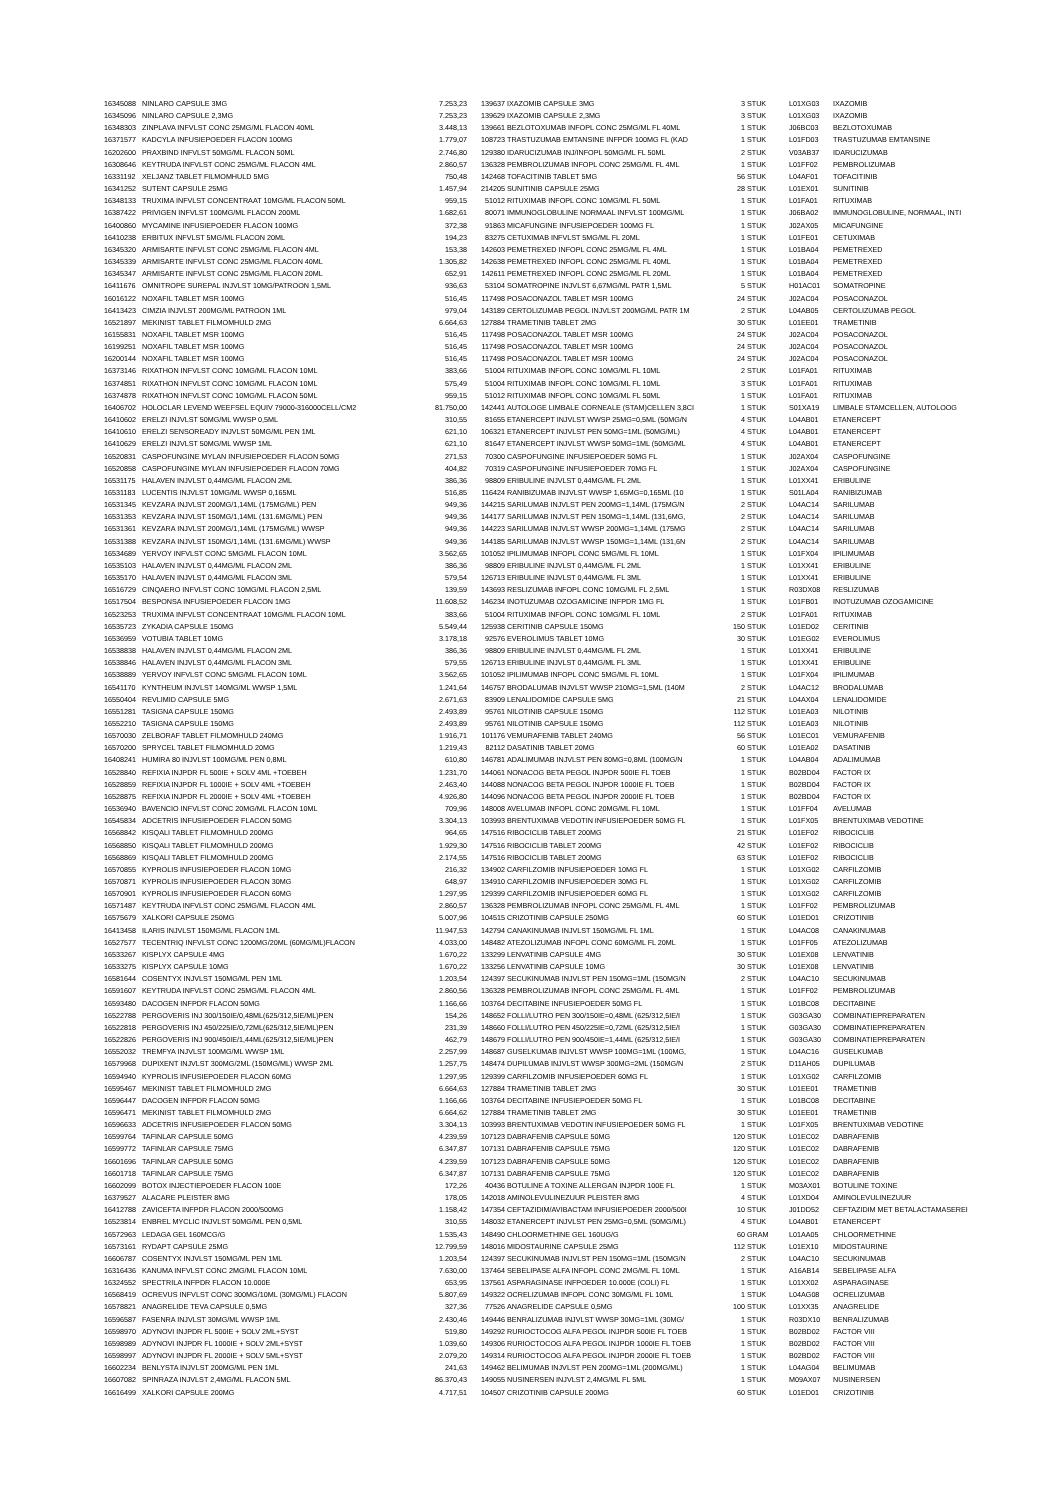| 16345088 | NINLARO CAPSULE 3MG | 7.253,23 | 139637 | IXAZOMIB CAPSULE 3MG | 3 | STUK | L01XG03 | IXAZOMIB |
| 16345096 | NINLARO CAPSULE 2,3MG | 7.253,23 | 139629 | IXAZOMIB CAPSULE 2,3MG | 3 | STUK | L01XG03 | IXAZOMIB |
| 16348303 | ZINPLAVA INFVLST CONC 25MG/ML FLACON 40ML | 3.448,13 | 139661 | BEZLOTOXUMAB INFOPL CONC 25MG/ML FL 40ML | 1 | STUK | J06BC03 | BEZLOTOXUMAB |
| 16371577 | KADCYLA INFUSIEPOEDER FLACON 100MG | 1.779,07 | 108723 | TRASTUZUMAB EMTANSINE INFPDR 100MG FL (KAD | 1 | STUK | L01FD03 | TRASTUZUMAB EMTANSINE |
| 16202600 | PRAXBIND INFVLST 50MG/ML FLACON 50ML | 2.746,80 | 129380 | IDARUCIZUMAB INJ/INFOPL 50MG/ML FL 50ML | 2 | STUK | V03AB37 | IDARUCIZUMAB |
| 16308646 | KEYTRUDA INFVLST CONC 25MG/ML FLACON 4ML | 2.860,57 | 136328 | PEMBROLIZUMAB INFOPL CONC 25MG/ML FL 4ML | 1 | STUK | L01FF02 | PEMBROLIZUMAB |
| 16331192 | XELJANZ TABLET FILMOMHULD 5MG | 750,48 | 142468 | TOFACITINIB TABLET 5MG | 56 | STUK | L04AF01 | TOFACITINIB |
| 16341252 | SUTENT CAPSULE 25MG | 1.457,94 | 214205 | SUNITINIB CAPSULE 25MG | 28 | STUK | L01EX01 | SUNITINIB |
| 16348133 | TRUXIMA INFVLST CONCENTRAAT 10MG/ML FLACON 50ML | 959,15 | 51012 | RITUXIMAB INFOPL CONC 10MG/ML FL 50ML | 1 | STUK | L01FA01 | RITUXIMAB |
| 16387422 | PRIVIGEN INFVLST 100MG/ML FLACON 200ML | 1.682,61 | 80071 | IMMUNOGLOBULINE NORMAAL INFVLST 100MG/ML | 1 | STUK | J06BA02 | IMMUNOGLOBULINE, NORMAAL, INTI |
| 16400860 | MYCAMINE INFUSIEPOEDER FLACON 100MG | 372,38 | 91863 | MICAFUNGINE INFUSIEPOEDER 100MG FL | 1 | STUK | J02AX05 | MICAFUNGINE |
| 16410238 | ERBITUX INFVLST 5MG/ML FLACON 20ML | 194,23 | 83275 | CETUXIMAB INFVLST 5MG/ML FL 20ML | 1 | STUK | L01FE01 | CETUXIMAB |
| 16345320 | ARMISARTE INFVLST CONC 25MG/ML FLACON 4ML | 153,38 | 142603 | PEMETREXED INFOPL CONC 25MG/ML FL 4ML | 1 | STUK | L01BA04 | PEMETREXED |
| 16345339 | ARMISARTE INFVLST CONC 25MG/ML FLACON 40ML | 1.305,82 | 142638 | PEMETREXED INFOPL CONC 25MG/ML FL 40ML | 1 | STUK | L01BA04 | PEMETREXED |
| 16345347 | ARMISARTE INFVLST CONC 25MG/ML FLACON 20ML | 652,91 | 142611 | PEMETREXED INFOPL CONC 25MG/ML FL 20ML | 1 | STUK | L01BA04 | PEMETREXED |
| 16411676 | OMNITROPE SUREPAL INJVLST 10MG/PATROON 1,5ML | 936,63 | 53104 | SOMATROPINE INJVLST 6,67MG/ML PATR 1,5ML | 5 | STUK | H01AC01 | SOMATROPINE |
| 16016122 | NOXAFIL TABLET MSR 100MG | 516,45 | 117498 | POSACONAZOL TABLET MSR 100MG | 24 | STUK | J02AC04 | POSACONAZOL |
| 16413423 | CIMZIA INJVLST 200MG/ML PATROON 1ML | 979,04 | 143189 | CERTOLIZUMAB PEGOL INJVLST 200MG/ML PATR 1M | 2 | STUK | L04AB05 | CERTOLIZUMAB PEGOL |
| 16521897 | MEKINIST TABLET FILMOMHULD 2MG | 6.664,63 | 127884 | TRAMETINIB TABLET 2MG | 30 | STUK | L01EE01 | TRAMETINIB |
| 16155831 | NOXAFIL TABLET MSR 100MG | 516,45 | 117498 | POSACONAZOL TABLET MSR 100MG | 24 | STUK | J02AC04 | POSACONAZOL |
| 16199251 | NOXAFIL TABLET MSR 100MG | 516,45 | 117498 | POSACONAZOL TABLET MSR 100MG | 24 | STUK | J02AC04 | POSACONAZOL |
| 16200144 | NOXAFIL TABLET MSR 100MG | 516,45 | 117498 | POSACONAZOL TABLET MSR 100MG | 24 | STUK | J02AC04 | POSACONAZOL |
| 16373146 | RIXATHON INFVLST CONC 10MG/ML FLACON 10ML | 383,66 | 51004 | RITUXIMAB INFOPL CONC 10MG/ML FL 10ML | 2 | STUK | L01FA01 | RITUXIMAB |
| 16374851 | RIXATHON INFVLST CONC 10MG/ML FLACON 10ML | 575,49 | 51004 | RITUXIMAB INFOPL CONC 10MG/ML FL 10ML | 3 | STUK | L01FA01 | RITUXIMAB |
| 16374878 | RIXATHON INFVLST CONC 10MG/ML FLACON 50ML | 959,15 | 51012 | RITUXIMAB INFOPL CONC 10MG/ML FL 50ML | 1 | STUK | L01FA01 | RITUXIMAB |
| 16406702 | HOLOCLAR LEVEND WEEFSEL EQUIV 79000-316000CELL/CM2 | 81.750,00 | 142441 | AUTOLOGE LIMBALE CORNEALE (STAM)CELLEN 3,8CI | 1 | STUK | S01XA19 | LIMBALE STAMCELLEN, AUTOLOOG |
| 16410602 | ERELZI INJVLST 50MG/ML WWSP 0,5ML | 310,55 | 81655 | ETANERCEPT INJVLST WWSP 25MG=0,5ML (50MG/N | 4 | STUK | L04AB01 | ETANERCEPT |
| 16410610 | ERELZI SENSOREADY INJVLST 50MG/ML PEN 1ML | 621,10 | 106321 | ETANERCEPT INJVLST PEN 50MG=1ML (50MG/ML) | 4 | STUK | L04AB01 | ETANERCEPT |
| 16410629 | ERELZI INJVLST 50MG/ML WWSP 1ML | 621,10 | 81647 | ETANERCEPT INJVLST WWSP 50MG=1ML (50MG/ML | 4 | STUK | L04AB01 | ETANERCEPT |
| 16520831 | CASPOFUNGINE MYLAN INFUSIEPOEDER FLACON 50MG | 271,53 | 70300 | CASPOFUNGINE INFUSIEPOEDER 50MG FL | 1 | STUK | J02AX04 | CASPOFUNGINE |
| 16520858 | CASPOFUNGINE MYLAN INFUSIEPOEDER FLACON 70MG | 404,82 | 70319 | CASPOFUNGINE INFUSIEPOEDER 70MG FL | 1 | STUK | J02AX04 | CASPOFUNGINE |
| 16531175 | HALAVEN INJVLST 0,44MG/ML FLACON 2ML | 386,36 | 98809 | ERIBULINE INJVLST 0,44MG/ML FL 2ML | 1 | STUK | L01XX41 | ERIBULINE |
| 16531183 | LUCENTIS INJVLST 10MG/ML WWSP 0,165ML | 516,85 | 116424 | RANIBIZUMAB INJVLST WWSP 1,65MG=0,165ML (10 | 1 | STUK | S01LA04 | RANIBIZUMAB |
| 16531345 | KEVZARA INJVLST 200MG/1,14ML (175MG/ML) PEN | 949,36 | 144215 | SARILUMAB INJVLST PEN 200MG=1,14ML (175MG/N | 2 | STUK | L04AC14 | SARILUMAB |
| 16531353 | KEVZARA INJVLST 150MG/1,14ML (131.6MG/ML) PEN | 949,36 | 144177 | SARILUMAB INJVLST PEN 150MG=1,14ML (131,6MG, | 2 | STUK | L04AC14 | SARILUMAB |
| 16531361 | KEVZARA INJVLST 200MG/1,14ML (175MG/ML) WWSP | 949,36 | 144223 | SARILUMAB INJVLST WWSP 200MG=1,14ML (175MG | 2 | STUK | L04AC14 | SARILUMAB |
| 16531388 | KEVZARA INJVLST 150MG/1,14ML (131.6MG/ML) WWSP | 949,36 | 144185 | SARILUMAB INJVLST WWSP 150MG=1,14ML (131,6N | 2 | STUK | L04AC14 | SARILUMAB |
| 16534689 | YERVOY INFVLST CONC 5MG/ML FLACON 10ML | 3.562,65 | 101052 | IPILIMUMAB INFOPL CONC 5MG/ML FL 10ML | 1 | STUK | L01FX04 | IPILIMUMAB |
| 16535103 | HALAVEN INJVLST 0,44MG/ML FLACON 2ML | 386,36 | 98809 | ERIBULINE INJVLST 0,44MG/ML FL 2ML | 1 | STUK | L01XX41 | ERIBULINE |
| 16535170 | HALAVEN INJVLST 0,44MG/ML FLACON 3ML | 579,54 | 126713 | ERIBULINE INJVLST 0,44MG/ML FL 3ML | 1 | STUK | L01XX41 | ERIBULINE |
| 16516729 | CINQAERO INFVLST CONC 10MG/ML FLACON 2,5ML | 139,59 | 143693 | RESLIZUMAB INFOPL CONC 10MG/ML FL 2,5ML | 1 | STUK | R03DX08 | RESLIZUMAB |
| 16517504 | BESPONSA INFUSIEPOEDER FLACON 1MG | 11.608,52 | 146234 | INOTUZUMAB OZOGAMICINE INFPDR 1MG FL | 1 | STUK | L01FB01 | INOTUZUMAB OZOGAMICINE |
| 16523253 | TRUXIMA INFVLST CONCENTRAAT 10MG/ML FLACON 10ML | 383,66 | 51004 | RITUXIMAB INFOPL CONC 10MG/ML FL 10ML | 2 | STUK | L01FA01 | RITUXIMAB |
| 16535723 | ZYKADIA CAPSULE 150MG | 5.549,44 | 125938 | CERITINIB CAPSULE 150MG | 150 | STUK | L01ED02 | CERITINIB |
| 16536959 | VOTUBIA TABLET 10MG | 3.178,18 | 92576 | EVEROLIMUS TABLET 10MG | 30 | STUK | L01EG02 | EVEROLIMUS |
| 16538838 | HALAVEN INJVLST 0,44MG/ML FLACON 2ML | 386,36 | 98809 | ERIBULINE INJVLST 0,44MG/ML FL 2ML | 1 | STUK | L01XX41 | ERIBULINE |
| 16538846 | HALAVEN INJVLST 0,44MG/ML FLACON 3ML | 579,55 | 126713 | ERIBULINE INJVLST 0,44MG/ML FL 3ML | 1 | STUK | L01XX41 | ERIBULINE |
| 16538889 | YERVOY INFVLST CONC 5MG/ML FLACON 10ML | 3.562,65 | 101052 | IPILIMUMAB INFOPL CONC 5MG/ML FL 10ML | 1 | STUK | L01FX04 | IPILIMUMAB |
| 16541170 | KYNTHEUM INJVLST 140MG/ML WWSP 1,5ML | 1.241,64 | 146757 | BRODALUMAB INJVLST WWSP 210MG=1,5ML (140M | 2 | STUK | L04AC12 | BRODALUMAB |
| 16550404 | REVLIMID CAPSULE 5MG | 2.671,63 | 83909 | LENALIDOMIDE CAPSULE 5MG | 21 | STUK | L04AX04 | LENALIDOMIDE |
| 16551281 | TASIGNA CAPSULE 150MG | 2.493,89 | 95761 | NILOTINIB CAPSULE 150MG | 112 | STUK | L01EA03 | NILOTINIB |
| 16552210 | TASIGNA CAPSULE 150MG | 2.493,89 | 95761 | NILOTINIB CAPSULE 150MG | 112 | STUK | L01EA03 | NILOTINIB |
| 16570030 | ZELBORAF TABLET FILMOMHULD 240MG | 1.916,71 | 101176 | VEMURAFENIB TABLET 240MG | 56 | STUK | L01EC01 | VEMURAFENIB |
| 16570200 | SPRYCEL TABLET FILMOMHULD 20MG | 1.219,43 | 82112 | DASATINIB TABLET 20MG | 60 | STUK | L01EA02 | DASATINIB |
| 16408241 | HUMIRA 80 INJVLST 100MG/ML PEN 0,8ML | 610,80 | 146781 | ADALIMUMAB INJVLST PEN 80MG=0,8ML (100MG/N | 1 | STUK | L04AB04 | ADALIMUMAB |
| 16528840 | REFIXIA INJPDR FL 500IE + SOLV 4ML +TOEBEH | 1.231,70 | 144061 | NONACOG BETA PEGOL INJPDR 500IE FL TOEB | 1 | STUK | B02BD04 | FACTOR IX |
| 16528859 | REFIXIA INJPDR FL 1000IE + SOLV 4ML +TOEBEH | 2.463,40 | 144088 | NONACOG BETA PEGOL INJPDR 1000IE FL TOEB | 1 | STUK | B02BD04 | FACTOR IX |
| 16528875 | REFIXIA INJPDR FL 2000IE + SOLV 4ML +TOEBEH | 4.926,80 | 144096 | NONACOG BETA PEGOL INJPDR 2000IE FL TOEB | 1 | STUK | B02BD04 | FACTOR IX |
| 16536940 | BAVENCIO INFVLST CONC 20MG/ML FLACON 10ML | 709,96 | 148008 | AVELUMAB INFOPL CONC 20MG/ML FL 10ML | 1 | STUK | L01FF04 | AVELUMAB |
| 16545834 | ADCETRIS INFUSIEPOEDER FLACON 50MG | 3.304,13 | 103993 | BRENTUXIMAB VEDOTIN INFUSIEPOEDER 50MG FL | 1 | STUK | L01FX05 | BRENTUXIMAB VEDOTINE |
| 16568842 | KISQALI TABLET FILMOMHULD 200MG | 964,65 | 147516 | RIBOCICLIB TABLET 200MG | 21 | STUK | L01EF02 | RIBOCICLIB |
| 16568850 | KISQALI TABLET FILMOMHULD 200MG | 1.929,30 | 147516 | RIBOCICLIB TABLET 200MG | 42 | STUK | L01EF02 | RIBOCICLIB |
| 16568869 | KISQALI TABLET FILMOMHULD 200MG | 2.174,55 | 147516 | RIBOCICLIB TABLET 200MG | 63 | STUK | L01EF02 | RIBOCICLIB |
| 16570855 | KYPROLIS INFUSIEPOEDER FLACON 10MG | 216,32 | 134902 | CARFILZOMIB INFUSIEPOEDER 10MG FL | 1 | STUK | L01XG02 | CARFILZOMIB |
| 16570871 | KYPROLIS INFUSIEPOEDER FLACON 30MG | 648,97 | 134910 | CARFILZOMIB INFUSIEPOEDER 30MG FL | 1 | STUK | L01XG02 | CARFILZOMIB |
| 16570901 | KYPROLIS INFUSIEPOEDER FLACON 60MG | 1.297,95 | 129399 | CARFILZOMIB INFUSIEPOEDER 60MG FL | 1 | STUK | L01XG02 | CARFILZOMIB |
| 16571487 | KEYTRUDA INFVLST CONC 25MG/ML FLACON 4ML | 2.860,57 | 136328 | PEMBROLIZUMAB INFOPL CONC 25MG/ML FL 4ML | 1 | STUK | L01FF02 | PEMBROLIZUMAB |
| 16575679 | XALKORI CAPSULE 250MG | 5.007,96 | 104515 | CRIZOTINIB CAPSULE 250MG | 60 | STUK | L01ED01 | CRIZOTINIB |
| 16413458 | ILARIS INJVLST 150MG/ML FLACON 1ML | 11.947,53 | 142794 | CANAKINUMAB INJVLST 150MG/ML FL 1ML | 1 | STUK | L04AC08 | CANAKINUMAB |
| 16527577 | TECENTRIQ INFVLST CONC 1200MG/20ML (60MG/ML)FLACON | 4.033,00 | 148482 | ATEZOLIZUMAB INFOPL CONC 60MG/ML FL 20ML | 1 | STUK | L01FF05 | ATEZOLIZUMAB |
| 16533267 | KISPLYX CAPSULE 4MG | 1.670,22 | 133299 | LENVATINIB CAPSULE 4MG | 30 | STUK | L01EX08 | LENVATINIB |
| 16533275 | KISPLYX CAPSULE 10MG | 1.670,22 | 133256 | LENVATINIB CAPSULE 10MG | 30 | STUK | L01EX08 | LENVATINIB |
| 16581644 | COSENTYX INJVLST 150MG/ML PEN 1ML | 1.203,54 | 124397 | SECUKINUMAB INJVLST PEN 150MG=1ML (150MG/N | 2 | STUK | L04AC10 | SECUKINUMAB |
| 16591607 | KEYTRUDA INFVLST CONC 25MG/ML FLACON 4ML | 2.860,56 | 136328 | PEMBROLIZUMAB INFOPL CONC 25MG/ML FL 4ML | 1 | STUK | L01FF02 | PEMBROLIZUMAB |
| 16593480 | DACOGEN INFPDR FLACON 50MG | 1.166,66 | 103764 | DECITABINE INFUSIEPOEDER 50MG FL | 1 | STUK | L01BC08 | DECITABINE |
| 16522788 | PERGOVERIS INJ 300/150IE/0,48ML(625/312,5IE/ML)PEN | 154,26 | 148652 | FOLLI/LUTRO PEN 300/150IE=0,48ML (625/312,5IE/I | 1 | STUK | G03GA30 | COMBINATIEPREPARATEN |
| 16522818 | PERGOVERIS INJ 450/225IE/0,72ML(625/312,5IE/ML)PEN | 231,39 | 148660 | FOLLI/LUTRO PEN 450/225IE=0,72ML (625/312,5IE/I | 1 | STUK | G03GA30 | COMBINATIEPREPARATEN |
| 16522826 | PERGOVERIS INJ 900/450IE/1,44ML(625/312,5IE/ML)PEN | 462,79 | 148679 | FOLLI/LUTRO PEN 900/450IE=1,44ML (625/312,5IE/I | 1 | STUK | G03GA30 | COMBINATIEPREPARATEN |
| 16552032 | TREMFYA INJVLST 100MG/ML WWSP 1ML | 2.257,99 | 148687 | GUSELKUMAB INJVLST WWSP 100MG=1ML (100MG, | 1 | STUK | L04AC16 | GUSELKUMAB |
| 16579968 | DUPIXENT INJVLST 300MG/2ML (150MG/ML) WWSP 2ML | 1.257,75 | 148474 | DUPILUMAB INJVLST WWSP 300MG=2ML (150MG/N | 2 | STUK | D11AH05 | DUPILUMAB |
| 16594940 | KYPROLIS INFUSIEPOEDER FLACON 60MG | 1.297,95 | 129399 | CARFILZOMIB INFUSIEPOEDER 60MG FL | 1 | STUK | L01XG02 | CARFILZOMIB |
| 16595467 | MEKINIST TABLET FILMOMHULD 2MG | 6.664,63 | 127884 | TRAMETINIB TABLET 2MG | 30 | STUK | L01EE01 | TRAMETINIB |
| 16596447 | DACOGEN INFPDR FLACON 50MG | 1.166,66 | 103764 | DECITABINE INFUSIEPOEDER 50MG FL | 1 | STUK | L01BC08 | DECITABINE |
| 16596471 | MEKINIST TABLET FILMOMHULD 2MG | 6.664,62 | 127884 | TRAMETINIB TABLET 2MG | 30 | STUK | L01EE01 | TRAMETINIB |
| 16596633 | ADCETRIS INFUSIEPOEDER FLACON 50MG | 3.304,13 | 103993 | BRENTUXIMAB VEDOTIN INFUSIEPOEDER 50MG FL | 1 | STUK | L01FX05 | BRENTUXIMAB VEDOTINE |
| 16599764 | TAFINLAR CAPSULE 50MG | 4.239,59 | 107123 | DABRAFENIB CAPSULE 50MG | 120 | STUK | L01EC02 | DABRAFENIB |
| 16599772 | TAFINLAR CAPSULE 75MG | 6.347,87 | 107131 | DABRAFENIB CAPSULE 75MG | 120 | STUK | L01EC02 | DABRAFENIB |
| 16601696 | TAFINLAR CAPSULE 50MG | 4.239,59 | 107123 | DABRAFENIB CAPSULE 50MG | 120 | STUK | L01EC02 | DABRAFENIB |
| 16601718 | TAFINLAR CAPSULE 75MG | 6.347,87 | 107131 | DABRAFENIB CAPSULE 75MG | 120 | STUK | L01EC02 | DABRAFENIB |
| 16602099 | BOTOX INJECTIEPOEDER FLACON 100E | 172,26 | 40436 | BOTULINE A TOXINE ALLERGAN INJPDR 100E FL | 1 | STUK | M03AX01 | BOTULINE TOXINE |
| 16379527 | ALACARE PLEISTER 8MG | 178,05 | 142018 | AMINOLEVULINEZUUR PLEISTER 8MG | 4 | STUK | L01XD04 | AMINOLEVULINEZUUR |
| 16412788 | ZAVICEFTA INFPDR FLACON 2000/500MG | 1.158,42 | 147354 | CEFTAZIDIM/AVIBACTAM INFUSIEPOEDER 2000/500I | 10 | STUK | J01DD52 | CEFTAZIDIM MET BETALACTAMASEREI |
| 16523814 | ENBREL MYCLIC INJVLST 50MG/ML PEN 0,5ML | 310,55 | 148032 | ETANERCEPT INJVLST PEN 25MG=0,5ML (50MG/ML) | 4 | STUK | L04AB01 | ETANERCEPT |
| 16572963 | LEDAGA GEL 160MCG/G | 1.535,43 | 148490 | CHLOORMETHINE GEL 160UG/G | 60 | GRAM | L01AA05 | CHLOORMETHINE |
| 16573161 | RYDAPT CAPSULE 25MG | 12.799,59 | 148016 | MIDOSTAURINE CAPSULE 25MG | 112 | STUK | L01EX10 | MIDOSTAURINE |
| 16606787 | COSENTYX INJVLST 150MG/ML PEN 1ML | 1.203,54 | 124397 | SECUKINUMAB INJVLST PEN 150MG=1ML (150MG/N | 2 | STUK | L04AC10 | SECUKINUMAB |
| 16316436 | KANUMA INFVLST CONC 2MG/ML FLACON 10ML | 7.630,00 | 137464 | SEBELIPASE ALFA INFOPL CONC 2MG/ML FL 10ML | 1 | STUK | A16AB14 | SEBELIPASE ALFA |
| 16324552 | SPECTRILA INFPDR FLACON 10.000E | 653,95 | 137561 | ASPARAGINASE INFPOEDER 10.000E (COLI) FL | 1 | STUK | L01XX02 | ASPARAGINASE |
| 16568419 | OCREVUS INFVLST CONC 300MG/10ML (30MG/ML) FLACON | 5.807,69 | 149322 | OCRELIZUMAB INFOPL CONC 30MG/ML FL 10ML | 1 | STUK | L04AG08 | OCRELIZUMAB |
| 16578821 | ANAGRELIDE TEVA CAPSULE 0,5MG | 327,36 | 77526 | ANAGRELIDE CAPSULE 0,5MG | 100 | STUK | L01XX35 | ANAGRELIDE |
| 16596587 | FASENRA INJVLST 30MG/ML WWSP 1ML | 2.430,46 | 149446 | BENRALIZUMAB INJVLST WWSP 30MG=1ML (30MG/ | 1 | STUK | R03DX10 | BENRALIZUMAB |
| 16598970 | ADYNOVI INJPDR FL 500IE + SOLV 2ML+SYST | 519,80 | 149292 | RURIOCTOCOG ALFA PEGOL INJPDR 500IE FL TOEB | 1 | STUK | B02BD02 | FACTOR VIII |
| 16598989 | ADYNOVI INJPDR FL 1000IE + SOLV 2ML+SYST | 1.039,60 | 149306 | RURIOCTOCOG ALFA PEGOL INJPDR 1000IE FL TOEB | 1 | STUK | B02BD02 | FACTOR VIII |
| 16598997 | ADYNOVI INJPDR FL 2000IE + SOLV 5ML+SYST | 2.079,20 | 149314 | RURIOCTOCOG ALFA PEGOL INJPDR 2000IE FL TOEB | 1 | STUK | B02BD02 | FACTOR VIII |
| 16602234 | BENLYSTA INJVLST 200MG/ML PEN 1ML | 241,63 | 149462 | BELIMUMAB INJVLST PEN 200MG=1ML (200MG/ML) | 1 | STUK | L04AG04 | BELIMUMAB |
| 16607082 | SPINRAZA INJVLST 2,4MG/ML FLACON 5ML | 86.370,43 | 149055 | NUSINERSEN INJVLST 2,4MG/ML FL 5ML | 1 | STUK | M09AX07 | NUSINERSEN |
| 16616499 | XALKORI CAPSULE 200MG | 4.717,51 | 104507 | CRIZOTINIB CAPSULE 200MG | 60 | STUK | L01ED01 | CRIZOTINIB |